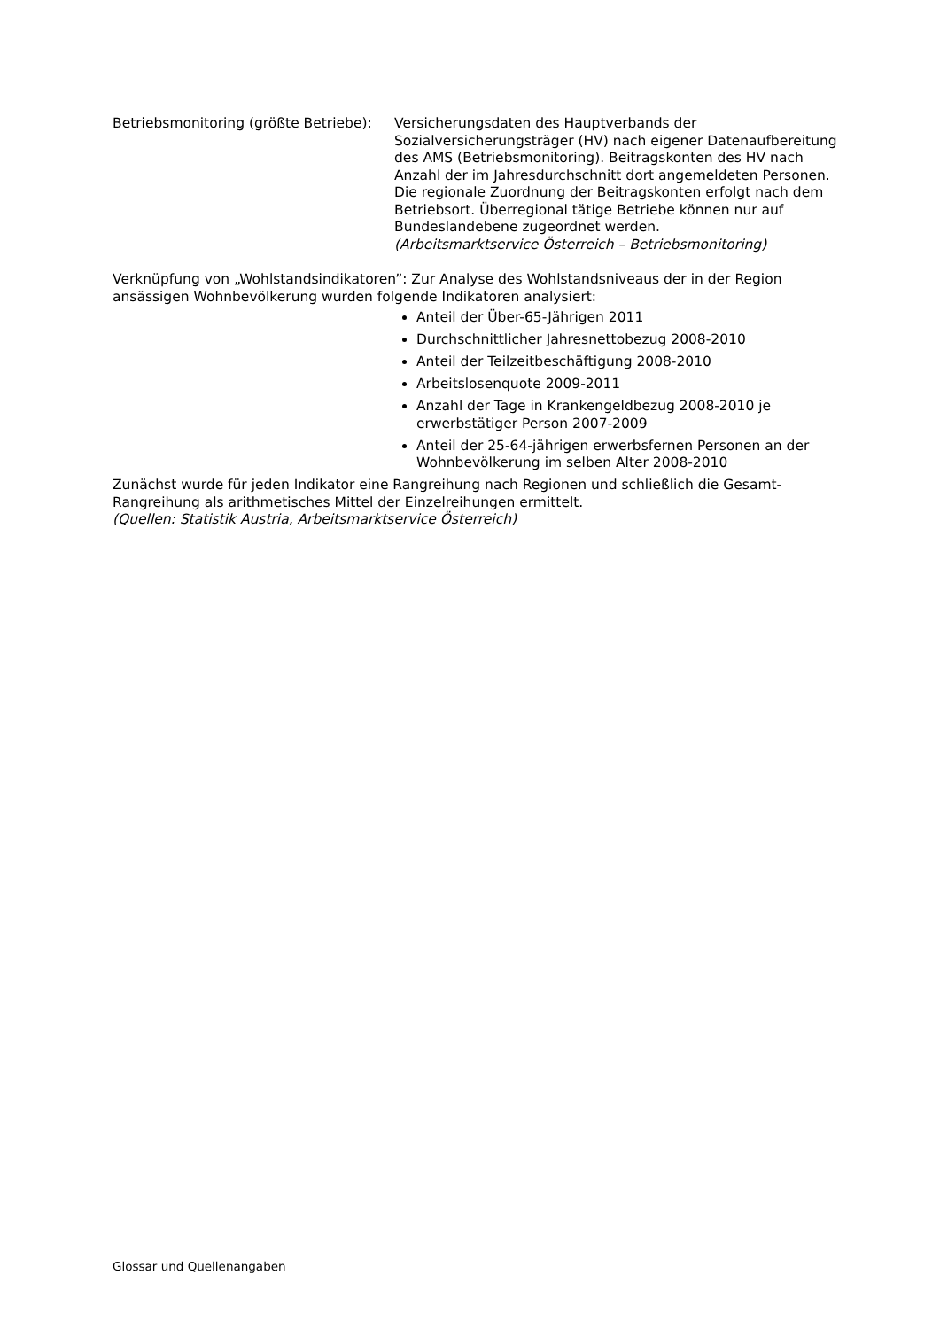Betriebsmonitoring (größte Betriebe):
Versicherungsdaten des Hauptverbands der Sozialversicherungsträger (HV) nach eigener Datenaufbereitung des AMS (Betriebsmonitoring). Beitragskonten des HV nach Anzahl der im Jahresdurchschnitt dort angemeldeten Personen. Die regionale Zuordnung der Beitragskonten erfolgt nach dem Betriebsort. Überregional tätige Betriebe können nur auf Bundeslandebene zugeordnet werden.
(Arbeitsmarktservice Österreich – Betriebsmonitoring)
Verknüpfung von „Wohlstandsindikatoren”: Zur Analyse des Wohlstandsniveaus der in der Region ansässigen Wohnbevölkerung wurden folgende Indikatoren analysiert:
Anteil der Über-65-Jährigen 2011
Durchschnittlicher Jahresnettobezug 2008-2010
Anteil der Teilzeitbeschäftigung 2008-2010
Arbeitslosenquote 2009-2011
Anzahl der Tage in Krankengeldbezug 2008-2010 je erwerbstätiger Person 2007-2009
Anteil der 25-64-jährigen erwerbsfernen Personen an der Wohnbevölkerung im selben Alter 2008-2010
Zunächst wurde für jeden Indikator eine Rangreihung nach Regionen und schließlich die Gesamt-Rangreihung als arithmetisches Mittel der Einzelreihungen ermittelt.
(Quellen: Statistik Austria, Arbeitsmarktservice Österreich)
Glossar und Quellenangaben